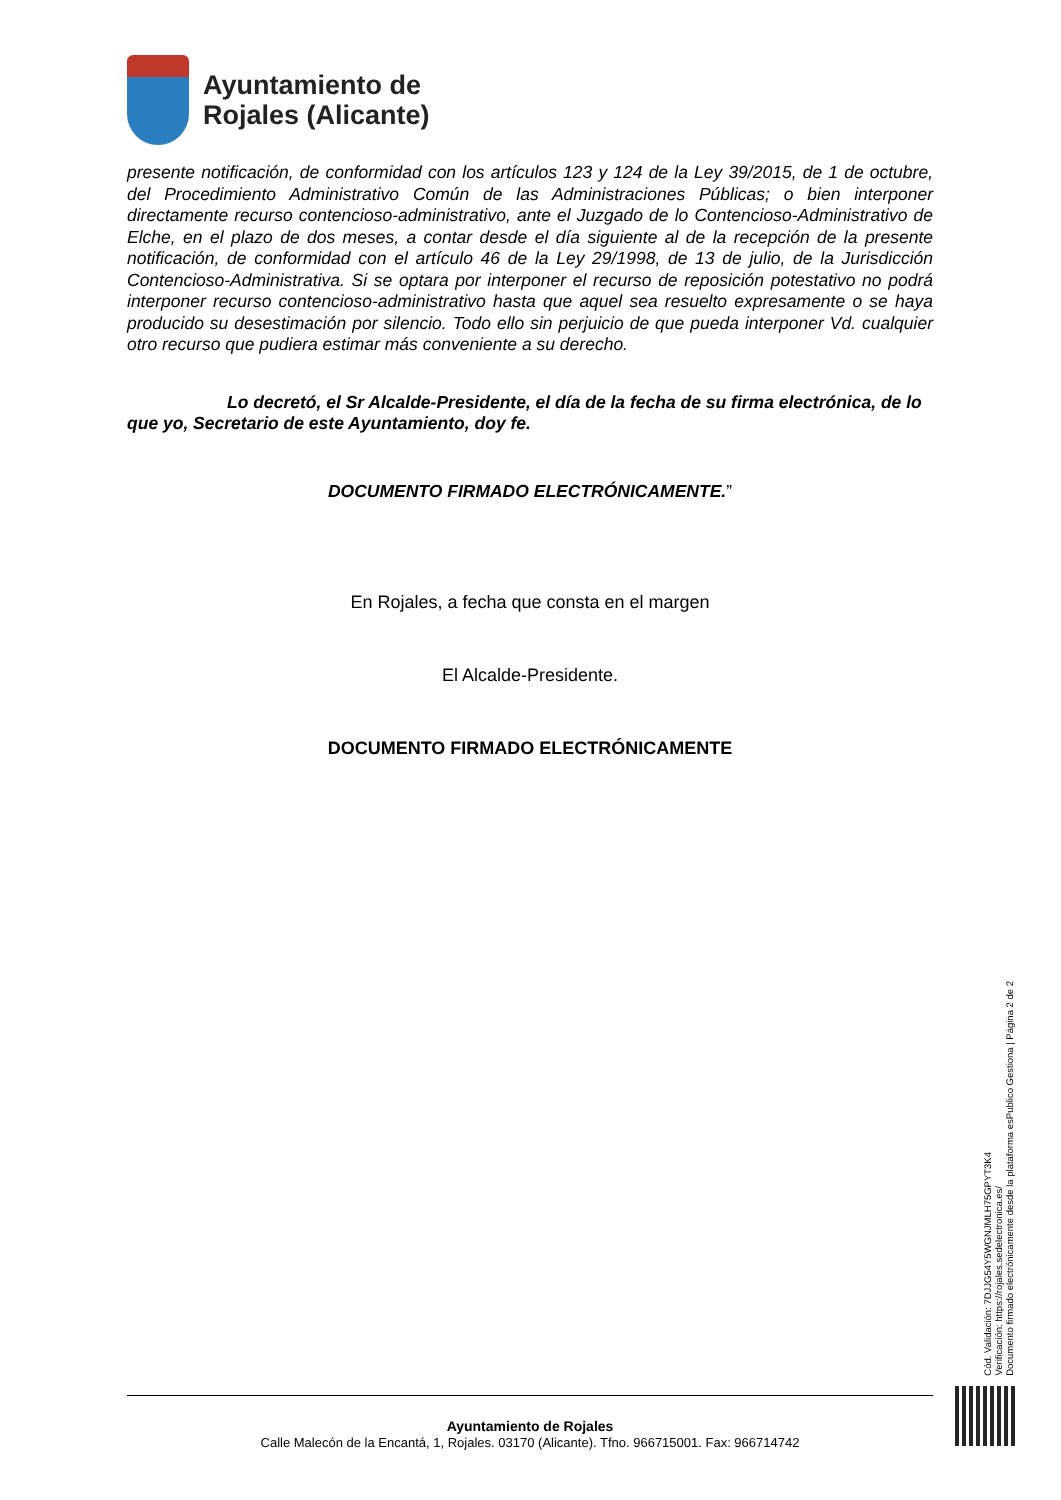Ayuntamiento de
Rojales (Alicante)
presente notificación, de conformidad con los artículos 123 y 124 de la Ley 39/2015, de 1 de octubre, del Procedimiento Administrativo Común de las Administraciones Públicas; o bien interponer directamente recurso contencioso-administrativo, ante el Juzgado de lo Contencioso-Administrativo de Elche, en el plazo de dos meses, a contar desde el día siguiente al de la recepción de la presente notificación, de conformidad con el artículo 46 de la Ley 29/1998, de 13 de julio, de la Jurisdicción Contencioso-Administrativa. Si se optara por interponer el recurso de reposición potestativo no podrá interponer recurso contencioso-administrativo hasta que aquel sea resuelto expresamente o se haya producido su desestimación por silencio. Todo ello sin perjuicio de que pueda interponer Vd. cualquier otro recurso que pudiera estimar más conveniente a su derecho.
Lo decretó, el Sr Alcalde-Presidente, el día de la fecha de su firma electrónica, de lo que yo, Secretario de este Ayuntamiento, doy fe.
DOCUMENTO FIRMADO ELECTRÓNICAMENTE.”
En Rojales, a fecha que consta en el margen
El Alcalde-Presidente.
DOCUMENTO FIRMADO ELECTRÓNICAMENTE
Ayuntamiento de Rojales
Calle Malecón de la Encantá, 1, Rojales. 03170 (Alicante). Tfno. 966715001. Fax: 966714742
Cód. Validación: 7DJJG54Y5WGNJMLH75GPYT3K4
Verificación: https://rojales.sedelectronica.es/
Documento firmado electrónicamente desde la plataforma esPublico Gestiona | Página 2 de 2